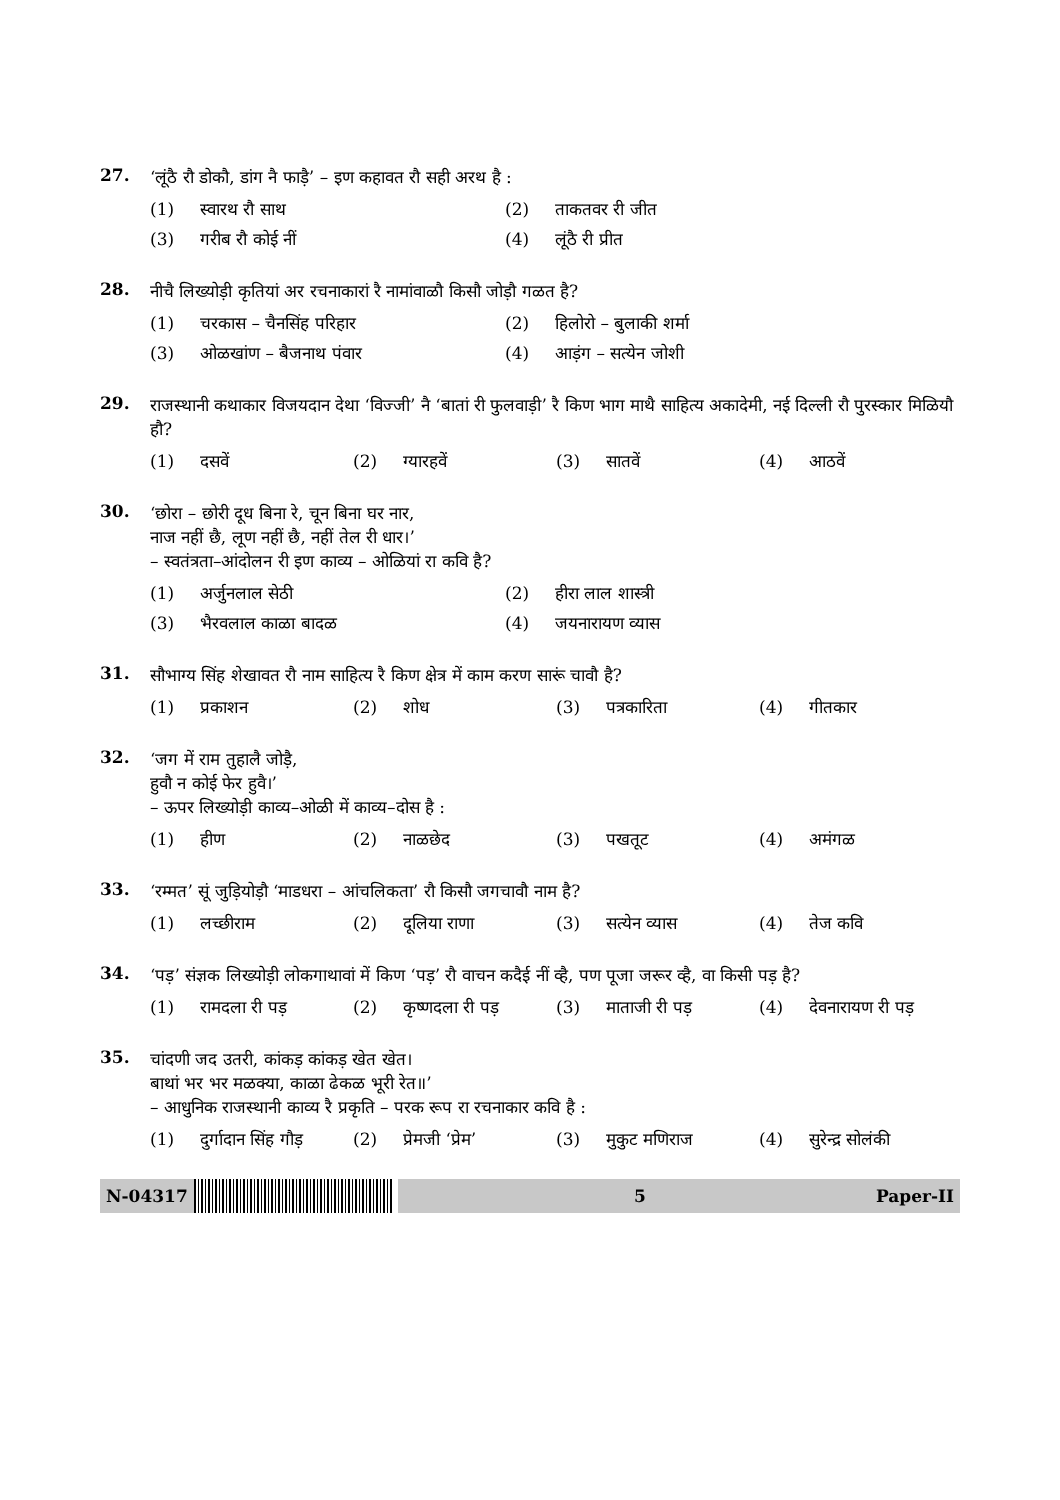27.
‘लूंठै रौ डोकौ, डांग नै फाड़ै’ – इण कहावत रौ सही अरथ है :
(1) स्वारथ रौ साथ (2) ताकतवर री जीत
(3) गरीब रौ कोई नीं (4) लूंठै री प्रीत
28.
नीचै लिख्योड़ी कृतियां अर रचनाकारां रै नामांवाळौ किसौ जोड़ौ गळत है?
(1) चरकास – चैनसिंह परिहार (2) हिलोरो – बुलाकी शर्मा
(3) ओळखांण – बैजनाथ पंवार (4) आड़ंग – सत्येन जोशी
29.
राजस्थानी कथाकार विजयदान देथा ‘विज्जी’ नै ‘बातां री फुलवाड़ी’ रै किण भाग माथै साहित्य अकादेमी, नई दिल्ली रौ पुरस्कार मिळियौ हौ?
(1) दसवें (2) ग्यारहवें (3) सातवें (4) आठवें
30.
‘छोरा – छोरी दूध बिना रे, चून बिना घर नार,
नाज नहीं छै, लूण नहीं छै, नहीं तेल री धार।’
– स्वतंत्रता–आंदोलन री इण काव्य – ओळियां रा कवि है?
(1) अर्जुनलाल सेठी (2) हीरा लाल शास्त्री
(3) भैरवलाल काळा बादळ (4) जयनारायण व्यास
31.
सौभाग्य सिंह शेखावत रौ नाम साहित्य रै किण क्षेत्र में काम करण सारूं चावौ है?
(1) प्रकाशन (2) शोध (3) पत्रकारिता (4) गीतकार
32.
‘जग में राम तुहालै जोड़ै,
हुवौ न कोई फेर हुवै।’
– ऊपर लिख्योड़ी काव्य–ओळी में काव्य–दोस है :
(1) हीण (2) नाळछेद (3) पखतूट (4) अमंगळ
33.
‘रम्मत’ सूं जुड़ियोड़ौ ‘माडधरा – आंचलिकता’ रौ किसौ जगचावौ नाम है?
(1) लच्छीराम (2) दूलिया राणा (3) सत्येन व्यास (4) तेज कवि
34.
‘पड़’ संज्ञक लिख्योड़ी लोकगाथावां में किण ‘पड़’ रौ वाचन कदैई नीं व्है, पण पूजा जरूर व्है, वा किसी पड़ है?
(1) रामदला री पड़ (2) कृष्णदला री पड़ (3) माताजी री पड़ (4) देवनारायण री पड़
35.
चांदणी जद उतरी, कांकड़ कांकड़ खेत खेत।
बाथां भर भर मळक्या, काळा ढेकळ भूरी रेत॥’
– आधुनिक राजस्थानी काव्य रै प्रकृति – परक रूप रा रचनाकार कवि है :
(1) दुर्गादान सिंह गौड़ (2) प्रेमजी ‘प्रेम’ (3) मुकुट मणिराज (4) सुरेन्द्र सोलंकी
N-04317 5 Paper-II